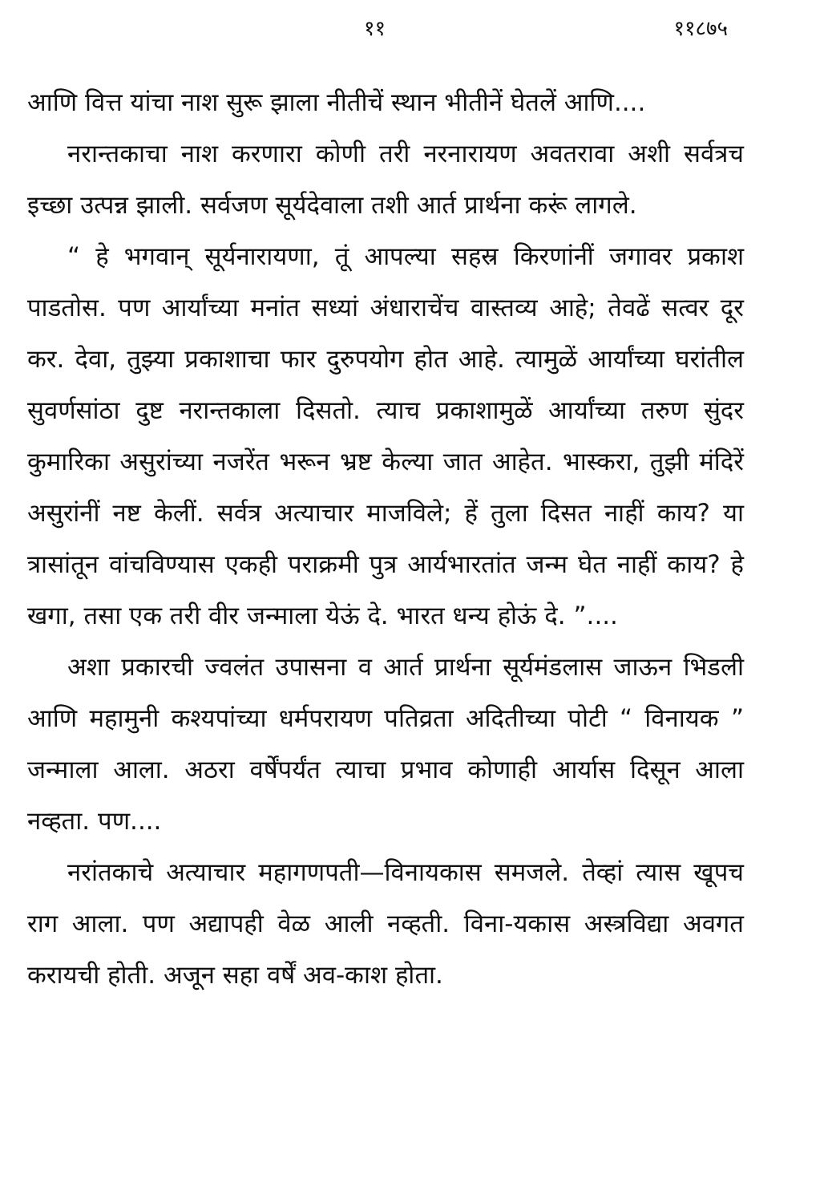११ ११८७५
आणि वित्त यांचा नाश सुरू झाला नीतीचें स्थान भीतीनें घेतलें आणि....
नरान्तकाचा नाश करणारा कोणी तरी नरनारायण अवतरावा अशी सर्वत्रच इच्छा उत्पन्न झाली. सर्वजण सूर्यदेवाला तशी आर्त प्रार्थना करूं लागले.
“ हे भगवान् सूर्यनारायणा, तूं आपल्या सहस्र किरणांनीं जगावर प्रकाश पाडतोस. पण आर्यांच्या मनांत सध्यां अंधाराचेंच वास्तव्य आहे; तेवढें सत्वर दूर कर. देवा, तुझ्या प्रकाशाचा फार दुरुपयोग होत आहे. त्यामुळें आर्यांच्या घरांतील सुवर्णसांठा दुष्ट नरान्तकाला दिसतो. त्याच प्रकाशामुळें आर्यांच्या तरुण सुंदर कुमारिका असुरांच्या नजरेंत भरून भ्रष्ट केल्या जात आहेत. भास्करा, तुझी मंदिरें असुरांनीं नष्ट केलीं. सर्वत्र अत्याचार माजविले; हें तुला दिसत नाहीं काय? या त्रासांतून वांचविण्यास एकही पराक्रमी पुत्र आर्यभारतांत जन्म घेत नाहीं काय? हे खगा, तसा एक तरी वीर जन्माला येऊं दे. भारत धन्य होऊं दे. ”....
अशा प्रकारची ज्वलंत उपासना व आर्त प्रार्थना सूर्यमंडलास जाऊन भिडली आणि महामुनी कश्यपांच्या धर्मपरायण पतिव्रता अदितीच्या पोटी “ विनायक ” जन्माला आला. अठरा वर्षेंपर्यंत त्याचा प्रभाव कोणाही आर्यास दिसून आला नव्हता. पण....
नरांतकाचे अत्याचार महागणपती—विनायकास समजले. तेव्हां त्यास खूपच राग आला. पण अद्यापही वेळ आली नव्हती. विना-यकास अस्त्रविद्या अवगत करायची होती. अजून सहा वर्षें अव-काश होता.